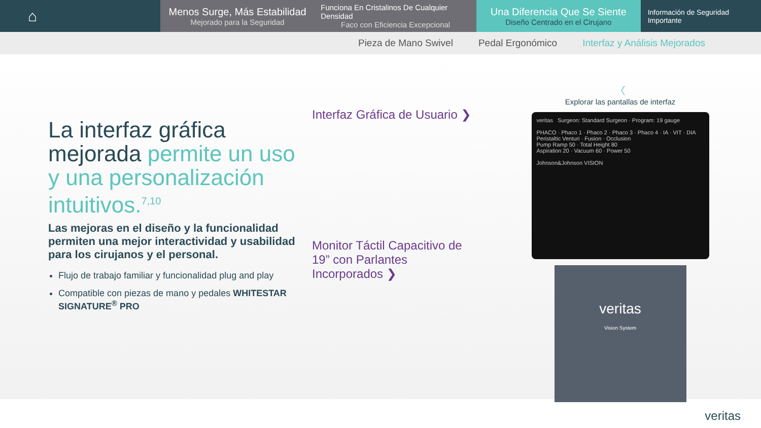⌂
Menos Surge, Más Estabilidad
Mejorado para la Seguridad
Funciona En Cristalinos De Cualquier Densidad
Faco con Eficiencia Excepcional
Una Diferencia Que Se Siente
Diseño Centrado en el Cirujano
Información de Seguridad Importante
Pieza de Mano Swivel Pedal Ergonómico Interfaz y Análisis Mejorados
La interfaz gráfica mejorada permite un uso y una personalización intuitivos.<sup>7,10</sup>
Las mejoras en el diseño y la funcionalidad permiten una mejor interactividad y usabilidad para los cirujanos y el personal.
Flujo de trabajo familiar y funcionalidad plug and play
Compatible con piezas de mano y pedales WHITESTAR SIGNATURE<sup>®</sup> PRO
Interfaz Gráfica de Usuario ❯
Monitor Táctil Capacitivo de 19” con Parlantes Incorporados ❯
〈
Explorar las pantallas de interfaz
veritas Surgeon: Standard Surgeon · Program: 19 gauge
PHACO · Phaco 1 · Phaco 2 · Phaco 3 · Phaco 4 · IA · VIT · DIA
Peristaltic Venturi · Fusion · Occlusion
Pump Ramp 50 · Total Height 80
Aspiration 20 · Vacuum 60 · Power 50
Johnson&Johnson VISION
veritas
Vision System
veritas